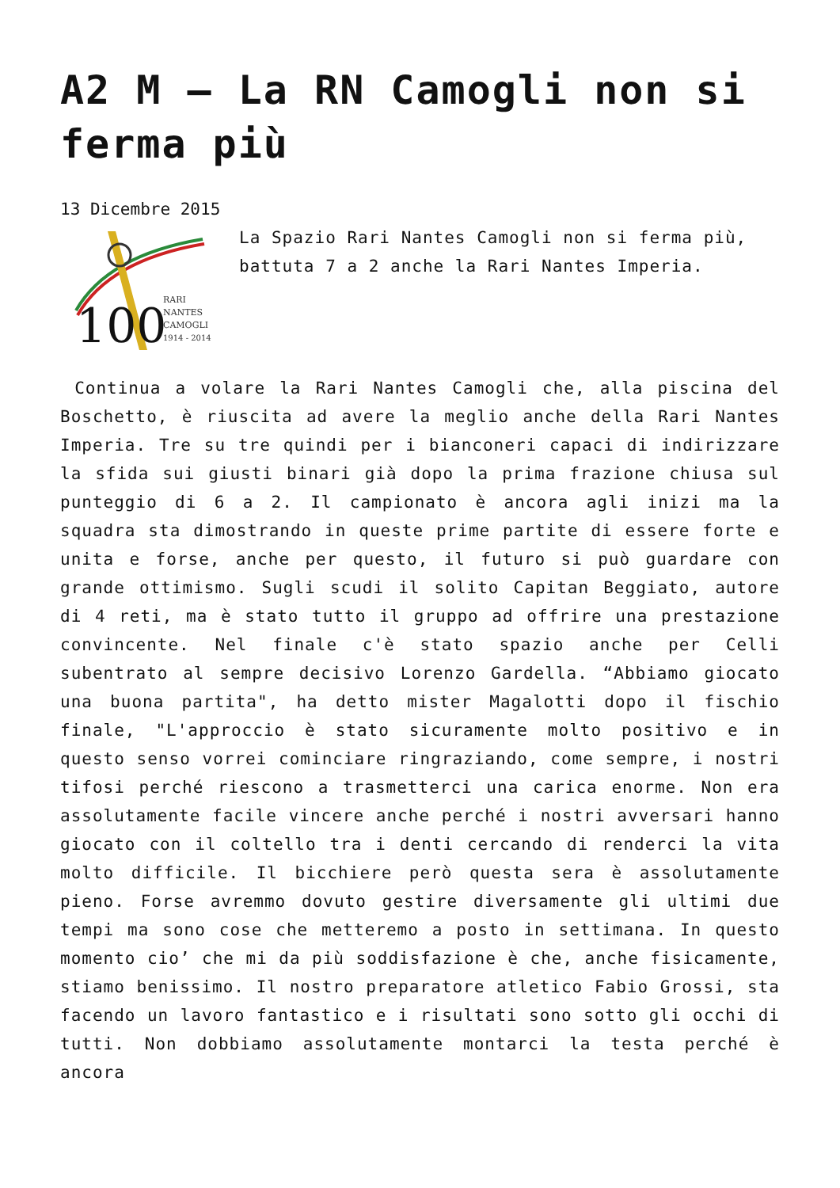A2 M – La RN Camogli non si ferma più
13 Dicembre 2015
100
RARI
NANTES
CAMOGLI
1914 - 2014
La Spazio Rari Nantes Camogli non si ferma più, battuta 7 a 2 anche la Rari Nantes Imperia.
Continua a volare la Rari Nantes Camogli che, alla piscina del Boschetto, è riuscita ad avere la meglio anche della Rari Nantes Imperia. Tre su tre quindi per i bianconeri capaci di indirizzare la sfida sui giusti binari già dopo la prima frazione chiusa sul punteggio di 6 a 2. Il campionato è ancora agli inizi ma la squadra sta dimostrando in queste prime partite di essere forte e unita e forse, anche per questo, il futuro si può guardare con grande ottimismo. Sugli scudi il solito Capitan Beggiato, autore di 4 reti, ma è stato tutto il gruppo ad offrire una prestazione convincente. Nel finale c'è stato spazio anche per Celli subentrato al sempre decisivo Lorenzo Gardella. “Abbiamo giocato una buona partita", ha detto mister Magalotti dopo il fischio finale, "L'approccio è stato sicuramente molto positivo e in questo senso vorrei cominciare ringraziando, come sempre, i nostri tifosi perché riescono a trasmetterci una carica enorme. Non era assolutamente facile vincere anche perché i nostri avversari hanno giocato con il coltello tra i denti cercando di renderci la vita molto difficile. Il bicchiere però questa sera è assolutamente pieno. Forse avremmo dovuto gestire diversamente gli ultimi due tempi ma sono cose che metteremo a posto in settimana. In questo momento cio’ che mi da più soddisfazione è che, anche fisicamente, stiamo benissimo. Il nostro preparatore atletico Fabio Grossi, sta facendo un lavoro fantastico e i risultati sono sotto gli occhi di tutti. Non dobbiamo assolutamente montarci la testa perché è ancora